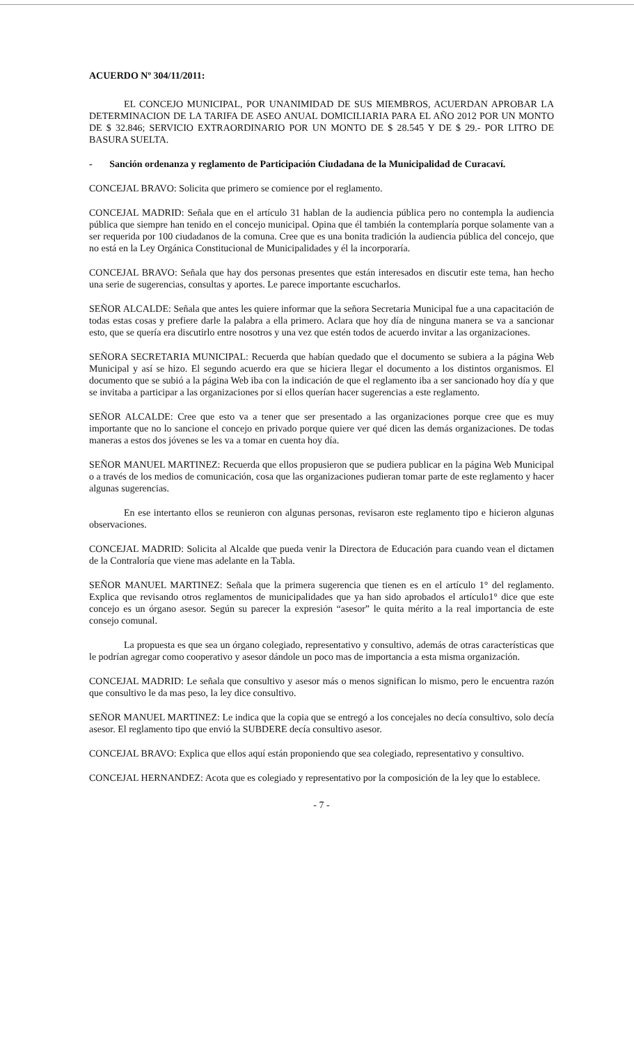ACUERDO Nº 304/11/2011:
EL CONCEJO MUNICIPAL, POR UNANIMIDAD DE SUS MIEMBROS, ACUERDAN APROBAR LA DETERMINACION DE LA TARIFA DE ASEO ANUAL DOMICILIARIA PARA EL AÑO 2012 POR UN MONTO DE $ 32.846; SERVICIO EXTRAORDINARIO POR UN MONTO DE $ 28.545 Y DE $ 29.- POR LITRO DE BASURA SUELTA.
- Sanción ordenanza y reglamento de Participación Ciudadana de la Municipalidad de Curacaví.
CONCEJAL BRAVO: Solicita que primero se comience por el reglamento.
CONCEJAL MADRID: Señala que en el artículo 31 hablan de la audiencia pública pero no contempla la audiencia pública que siempre han tenido en el concejo municipal. Opina que él también la contemplaría porque solamente van a ser requerida por 100 ciudadanos de la comuna. Cree que es una bonita tradición la audiencia pública del concejo, que no está en la Ley Orgánica Constitucional de Municipalidades y él la incorporaría.
CONCEJAL BRAVO: Señala que hay dos personas presentes que están interesados en discutir este tema, han hecho una serie de sugerencias, consultas y aportes. Le parece importante escucharlos.
SEÑOR ALCALDE: Señala que antes les quiere informar que la señora Secretaria Municipal fue a una capacitación de todas estas cosas y prefiere darle la palabra a ella primero. Aclara que hoy día de ninguna manera se va a sancionar esto, que se quería era discutirlo entre nosotros y una vez que estén todos de acuerdo invitar a las organizaciones.
SEÑORA SECRETARIA MUNICIPAL: Recuerda que habían quedado que el documento se subiera a la página Web Municipal y así se hizo. El segundo acuerdo era que se hiciera llegar el documento a los distintos organismos. El documento que se subió a la página Web iba con la indicación de que el reglamento iba a ser sancionado hoy día y que se invitaba a participar a las organizaciones por si ellos querían hacer sugerencias a este reglamento.
SEÑOR ALCALDE: Cree que esto va a tener que ser presentado a las organizaciones porque cree que es muy importante que no lo sancione el concejo en privado porque quiere ver qué dicen las demás organizaciones. De todas maneras a estos dos jóvenes se les va a tomar en cuenta hoy día.
SEÑOR MANUEL MARTINEZ: Recuerda que ellos propusieron que se pudiera publicar en la página Web Municipal o a través de los medios de comunicación, cosa que las organizaciones pudieran tomar parte de este reglamento y hacer algunas sugerencias.
En ese intertanto ellos se reunieron con algunas personas, revisaron este reglamento tipo e hicieron algunas observaciones.
CONCEJAL MADRID: Solicita al Alcalde que pueda venir la Directora de Educación para cuando vean el dictamen de la Contraloría que viene mas adelante en la Tabla.
SEÑOR MANUEL MARTINEZ: Señala que la primera sugerencia que tienen es en el artículo 1° del reglamento. Explica que revisando otros reglamentos de municipalidades que ya han sido aprobados el artículo1° dice que este concejo es un órgano asesor. Según su parecer la expresión “asesor” le quita mérito a la real importancia de este consejo comunal.
La propuesta es que sea un órgano colegiado, representativo y consultivo, además de otras características que le podrían agregar como cooperativo y asesor dándole un poco mas de importancia a esta misma organización.
CONCEJAL MADRID: Le señala que consultivo y asesor más o menos significan lo mismo, pero le encuentra razón que consultivo le da mas peso, la ley dice consultivo.
SEÑOR MANUEL MARTINEZ: Le indica que la copia que se entregó a los concejales no decía consultivo, solo decía asesor. El reglamento tipo que envió la SUBDERE decía consultivo asesor.
CONCEJAL BRAVO: Explica que ellos aquí están proponiendo que sea colegiado, representativo y consultivo.
CONCEJAL HERNANDEZ: Acota que es colegiado y representativo por la composición de la ley que lo establece.
- 7 -